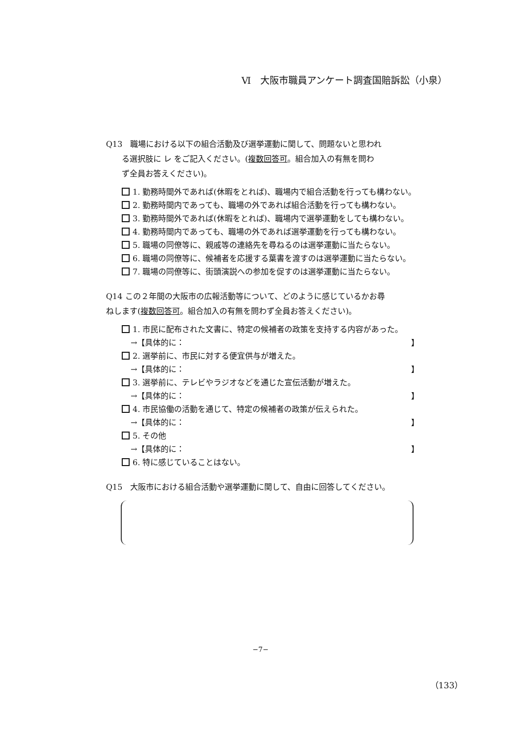Ⅵ　大阪市職員アンケート調査国賠訴訟（小泉）
Q13　職場における以下の組合活動及び選挙運動に関して、問題ないと思われ
る選択肢に レ をご記入ください。(複数回答可。組合加入の有無を問わ
ず全員お答えください)。
1. 勤務時間外であれば(休暇をとれば)、職場内で組合活動を行っても構わない。
2. 勤務時間内であっても、職場の外であれば組合活動を行っても構わない。
3. 勤務時間外であれば(休暇をとれば)、職場内で選挙運動をしても構わない。
4. 勤務時間内であっても、職場の外であれば選挙運動を行っても構わない。
5. 職場の同僚等に、親戚等の連絡先を尋ねるのは選挙運動に当たらない。
6. 職場の同僚等に、候補者を応援する葉書を渡すのは選挙運動に当たらない。
7. 職場の同僚等に、街頭演説への参加を促すのは選挙運動に当たらない。
Q14 この２年間の大阪市の広報活動等について、どのように感じているかお尋
ねします(複数回答可。組合加入の有無を問わず全員お答えください)。
1. 市民に配布された文書に、特定の候補者の政策を支持する内容があった。
→【具体的に： 】
2. 選挙前に、市民に対する便宜供与が増えた。
→【具体的に： 】
3. 選挙前に、テレビやラジオなどを通じた宣伝活動が増えた。
→【具体的に： 】
4. 市民協働の活動を通じて、特定の候補者の政策が伝えられた。
→【具体的に： 】
5. その他
→【具体的に： 】
6. 特に感じていることはない。
Q15　大阪市における組合活動や選挙運動に関して、自由に回答してください。
−7−
（133）